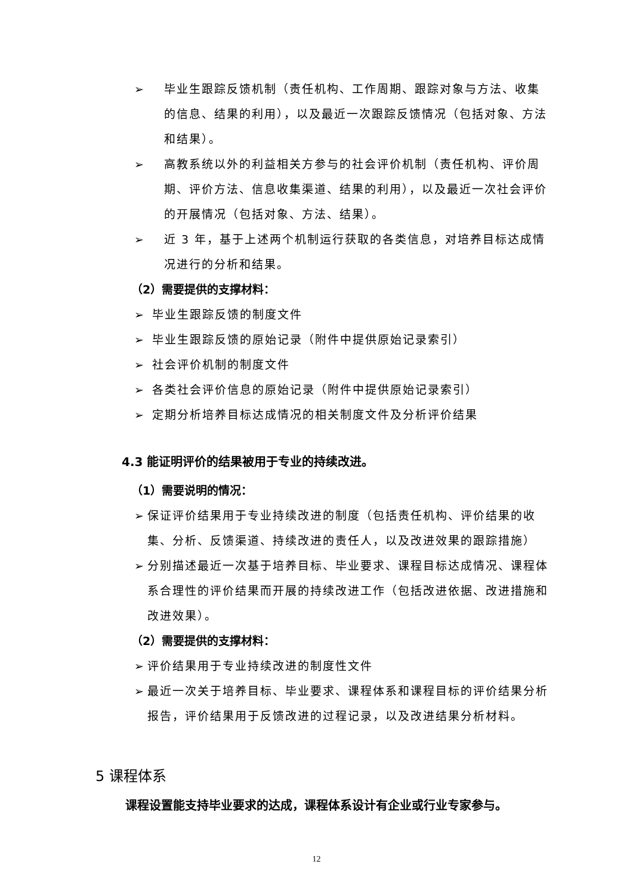➢ 毕业生跟踪反馈机制（责任机构、工作周期、跟踪对象与方法、收集的信息、结果的利用），以及最近一次跟踪反馈情况（包括对象、方法和结果）。
➢ 高教系统以外的利益相关方参与的社会评价机制（责任机构、评价周期、评价方法、信息收集渠道、结果的利用），以及最近一次社会评价的开展情况（包括对象、方法、结果）。
➢ 近 3 年，基于上述两个机制运行获取的各类信息，对培养目标达成情况进行的分析和结果。
（2）需要提供的支撑材料：
➢ 毕业生跟踪反馈的制度文件
➢ 毕业生跟踪反馈的原始记录（附件中提供原始记录索引）
➢ 社会评价机制的制度文件
➢ 各类社会评价信息的原始记录（附件中提供原始记录索引）
➢ 定期分析培养目标达成情况的相关制度文件及分析评价结果
4.3 能证明评价的结果被用于专业的持续改进。
（1）需要说明的情况：
➢ 保证评价结果用于专业持续改进的制度（包括责任机构、评价结果的收集、分析、反馈渠道、持续改进的责任人，以及改进效果的跟踪措施）
➢ 分别描述最近一次基于培养目标、毕业要求、课程目标达成情况、课程体系合理性的评价结果而开展的持续改进工作（包括改进依据、改进措施和改进效果）。
（2）需要提供的支撑材料：
➢ 评价结果用于专业持续改进的制度性文件
➢ 最近一次关于培养目标、毕业要求、课程体系和课程目标的评价结果分析报告，评价结果用于反馈改进的过程记录，以及改进结果分析材料。
5 课程体系
课程设置能支持毕业要求的达成，课程体系设计有企业或行业专家参与。
12